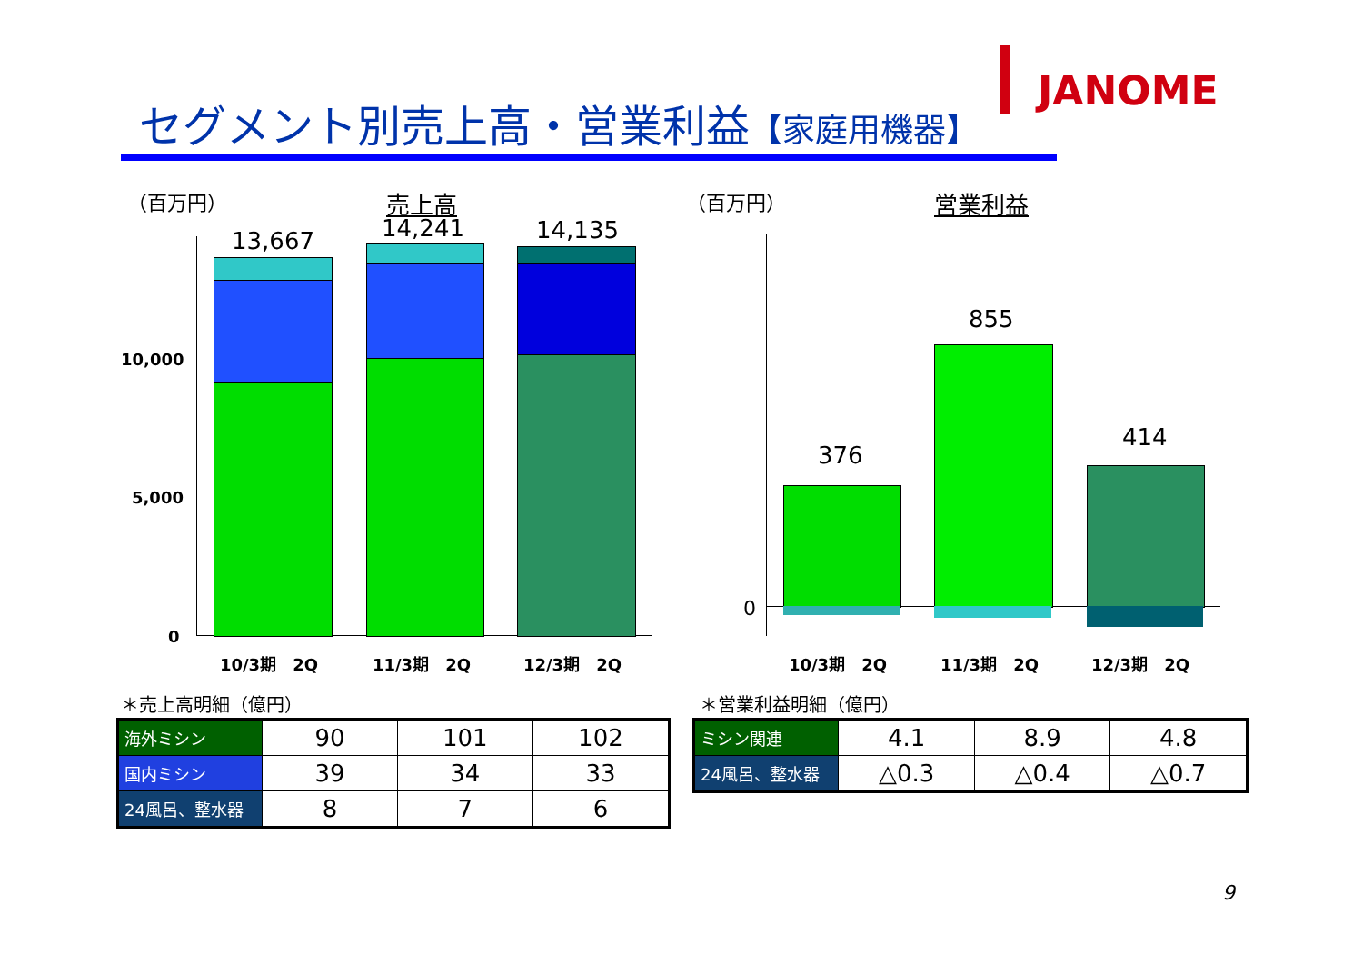セグメント別売上高・営業利益【家庭用機器】
JANOME
（百万円） 売上高 （百万円） 営業利益
10,000
5,000
0
13,667 14,241 14,135
10/3期　2Q 11/3期　2Q 12/3期　2Q
0
376
855
414
10/3期　2Q 11/3期　2Q 12/3期　2Q
＊売上高明細（億円）
| 海外ミシン | 90 | 101 | 102 |
| 国内ミシン | 39 | 34 | 33 |
| 24風呂、整水器 | 8 | 7 | 6 |
＊営業利益明細（億円）
| ミシン関連 | 4.1 | 8.9 | 4.8 |
| 24風呂、整水器 | △0.3 | △0.4 | △0.7 |
9